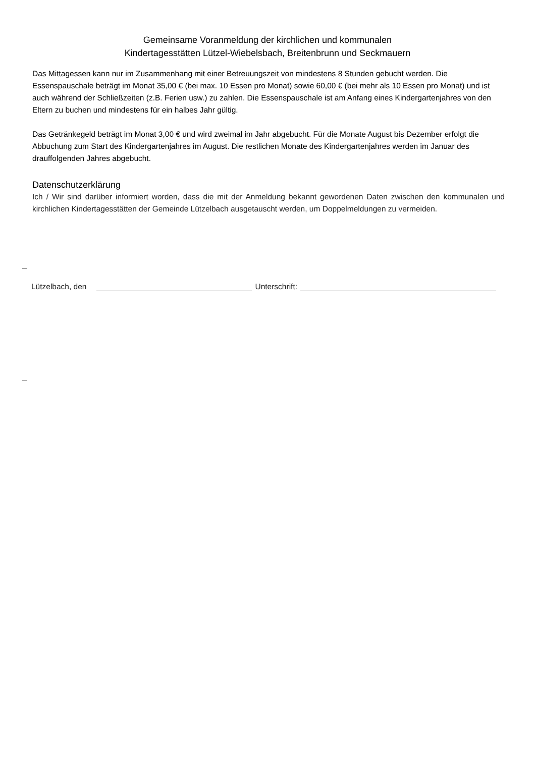Gemeinsame Voranmeldung der kirchlichen und kommunalen
Kindertagesstätten Lützel-Wiebelsbach, Breitenbrunn und Seckmauern
Das Mittagessen kann nur im Zusammenhang mit einer Betreuungszeit von mindestens 8 Stunden gebucht werden. Die Essenspauschale beträgt im Monat 35,00 € (bei max. 10 Essen pro Monat) sowie 60,00 € (bei mehr als 10 Essen pro Monat) und ist auch während der Schließzeiten (z.B. Ferien usw.) zu zahlen. Die Essenspauschale ist am Anfang eines Kindergartenjahres von den Eltern zu buchen und mindestens für ein halbes Jahr gültig.
Das Getränkegeld beträgt im Monat 3,00 € und wird zweimal im Jahr abgebucht. Für die Monate August bis Dezember erfolgt die Abbuchung zum Start des Kindergartenjahres im August. Die restlichen Monate des Kindergartenjahres werden im Januar des drauffolgenden Jahres abgebucht.
Datenschutzerklärung
Ich / Wir sind darüber informiert worden, dass die mit der Anmeldung bekannt gewordenen Daten zwischen den kommunalen und kirchlichen Kindertagesstätten der Gemeinde Lützelbach ausgetauscht werden, um Doppelmeldungen zu vermeiden.
Lützelbach, den Unterschrift: